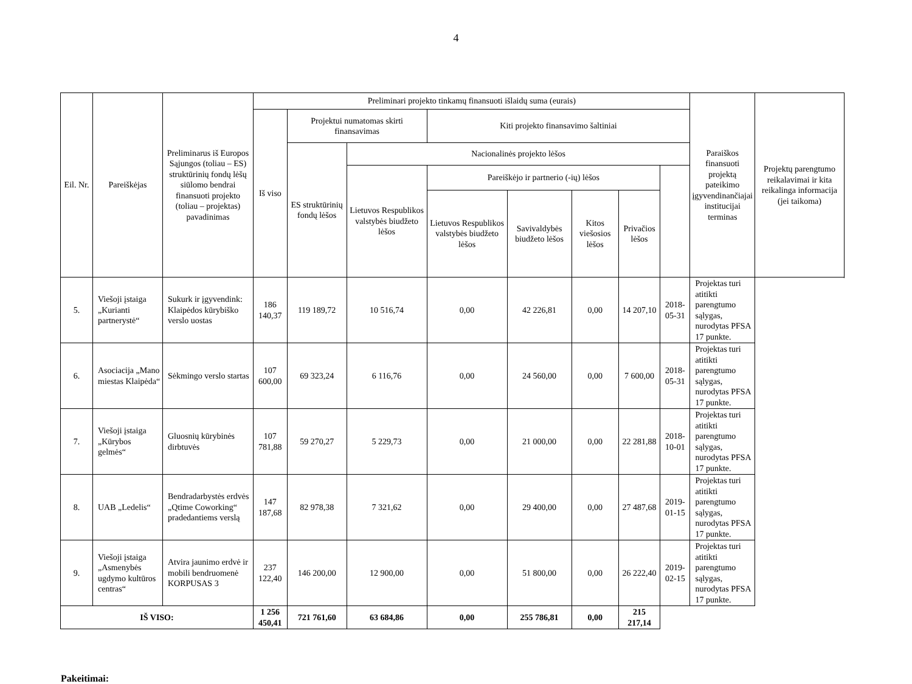4
| Eil. Nr. | Pareiškėjas | Preliminarus iš Europos Sąjungos (toliau – ES) struktūrinių fondų lėšų siūlomo bendrai finansuoti projekto (toliau – projektas) pavadinimas | Preliminari projekto tinkamų finansuoti išlaidų suma (eurais) | | | | | | | | Paraiškos finansuoti projektą pateikimo įgyvendinančiajai institucijai terminas | Projektų parengtumo reikalavimai ir kita reikalinga informacija (jei taikoma) |
| --- | --- | --- | --- | --- | --- | --- | --- | --- | --- | --- | --- | --- |
| | | | Iš viso | Projektui numatomas skirti finansavimas | | Kiti projekto finansavimo šaltiniai | | | | | | |
| | | | | ES struktūrinių fondų lėšos | Nacionalinės projekto lėšos | | | | | | | |
| | | | | | Lietuvos Respublikos valstybės biudžeto lėšos | Pareiškėjo ir partnerio (-ių) lėšos | | | | | | |
| | | | | | | Lietuvos Respublikos valstybės biudžeto lėšos | Savivaldybės biudžeto lėšos | Kitos viešosios lėšos | Privačios lėšos | | | |
| 5. | Viešoji įstaiga „Kurianti partnerystė“ | Sukurk ir įgyvendink: Klaipėdos kūrybiško verslo uostas | 186 140,37 | 119 189,72 | 10 516,74 | 0,00 | 42 226,81 | 0,00 | 14 207,10 | 2018-05-31 | Projektas turi atitikti parengtumo sąlygas, nurodytas PFSA 17 punkte. | |
| 6. | Asociacija „Mano miestas Klaipėda“ | Sėkmingo verslo startas | 107 600,00 | 69 323,24 | 6 116,76 | 0,00 | 24 560,00 | 0,00 | 7 600,00 | 2018-05-31 | Projektas turi atitikti parengtumo sąlygas, nurodytas PFSA 17 punkte. | |
| 7. | Viešoji įstaiga „Kūrybos gelmės“ | Gluosnių kūrybinės dirbtuvės | 107 781,88 | 59 270,27 | 5 229,73 | 0,00 | 21 000,00 | 0,00 | 22 281,88 | 2018-10-01 | Projektas turi atitikti parengtumo sąlygas, nurodytas PFSA 17 punkte. | |
| 8. | UAB „Ledelis“ | Bendradarbystės erdvės „Qtime Coworking“ pradedantiems verslą | 147 187,68 | 82 978,38 | 7 321,62 | 0,00 | 29 400,00 | 0,00 | 27 487,68 | 2019-01-15 | Projektas turi atitikti parengtumo sąlygas, nurodytas PFSA 17 punkte. | |
| 9. | Viešoji įstaiga „Asmenybės ugdymo kultūros centras“ | Atvira jaunimo erdvė ir mobili bendruomenė KORPUSAS 3 | 237 122,40 | 146 200,00 | 12 900,00 | 0,00 | 51 800,00 | 0,00 | 26 222,40 | 2019-02-15 | Projektas turi atitikti parengtumo sąlygas, nurodytas PFSA 17 punkte. | |
| IŠ VISO: | | | 1 256 450,41 | 721 761,60 | 63 684,86 | 0,00 | 255 786,81 | 0,00 | 215 217,14 | | | |
Pakeitimai: